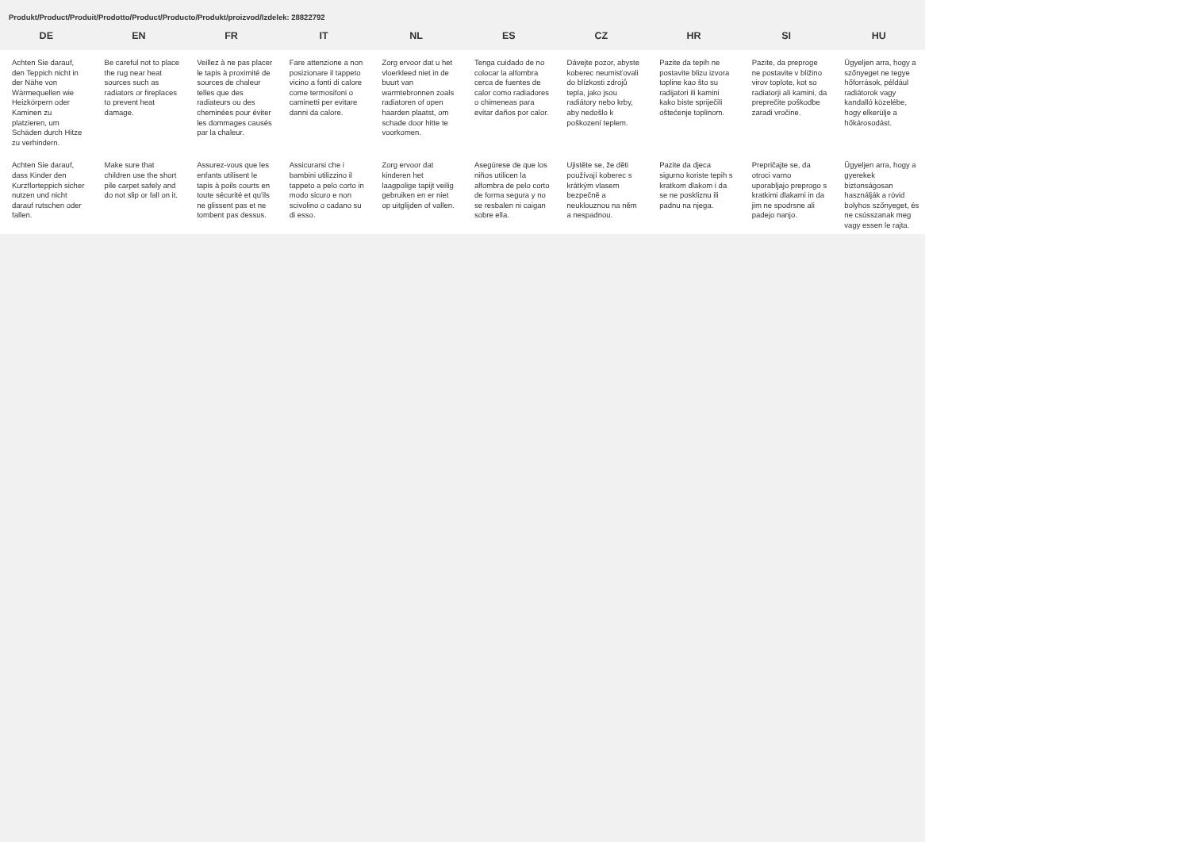Produkt/Product/Produit/Prodotto/Product/Producto/Produkt/proizvod/Izdelek: 28822792
| DE | EN | FR | IT | NL | ES | CZ | HR | SI | HU |
| --- | --- | --- | --- | --- | --- | --- | --- | --- | --- |
| Achten Sie darauf, den Teppich nicht in der Nähe von Wärmequellen wie Heizkörpern oder Kaminen zu platzieren, um Schäden durch Hitze zu verhindern. | Be careful not to place the rug near heat sources such as radiators or fireplaces to prevent heat damage. | Veillez à ne pas placer le tapis à proximité de sources de chaleur telles que des radiateurs ou des cheminées pour éviter les dommages causés par la chaleur. | Fare attenzione a non posizionare il tappeto vicino a fonti di calore come termosifoni o caminetti per evitare danni da calore. | Zorg ervoor dat u het vloerkleed niet in de buurt van warmtebronnen zoals radiatoren of open haarden plaatst, om schade door hitte te voorkomen. | Tenga cuidado de no colocar la alfombra cerca de fuentes de calor como radiadores o chimeneas para evitar daños por calor. | Dávejte pozor, abyste koberec neumisťovali do blízkosti zdrojů tepla, jako jsou radiátory nebo krby, aby nedošlo k poškození teplem. | Pazite da tepih ne postavite blizu izvora topline kao što su radijatori ili kamini kako biste spriječili oštećenje toplinom. | Pazite, da preproge ne postavite v bližino virov toplote, kot so radiatorji ali kamini, da preprečite poškodbe zaradi vročine. | Ügyeljen arra, hogy a szőnyeget ne tegye hőforrások, például radiátorok vagy kandalló közelébe, hogy elkerülje a hőkárosodást. |
| Achten Sie darauf, dass Kinder den Kurzflorteppich sicher nutzen und nicht darauf rutschen oder fallen. | Make sure that children use the short pile carpet safely and do not slip or fall on it. | Assurez-vous que les enfants utilisent le tapis à poils courts en toute sécurité et qu'ils ne glissent pas et ne tombent pas dessus. | Assicurarsi che i bambini utilizzino il tappeto a pelo corto in modo sicuro e non scivolino o cadano su di esso. | Zorg ervoor dat kinderen het laagpolige tapijt veilig gebruiken en er niet op uitglijden of vallen. | Asegúrese de que los niños utilicen la alfombra de pelo corto de forma segura y no se resbalen ni caigan sobre ella. | Ujistěte se, že děti používají koberec s krátkým vlasem bezpečně a neuklouznou na něm a nespadnou. | Pazite da djeca sigurno koriste tepih s kratkom dlakom i da se ne poskliznu ili padnu na njega. | Prepričajte se, da otroci varno uporabljajo preprogo s kratkimi dlakami in da jim ne spodrsne ali padejo nanjo. | Ügyeljen arra, hogy a gyerekek biztonságosan használják a rövid bolyhos szőnyeget, és ne csússzanak meg vagy essen le rajta. |